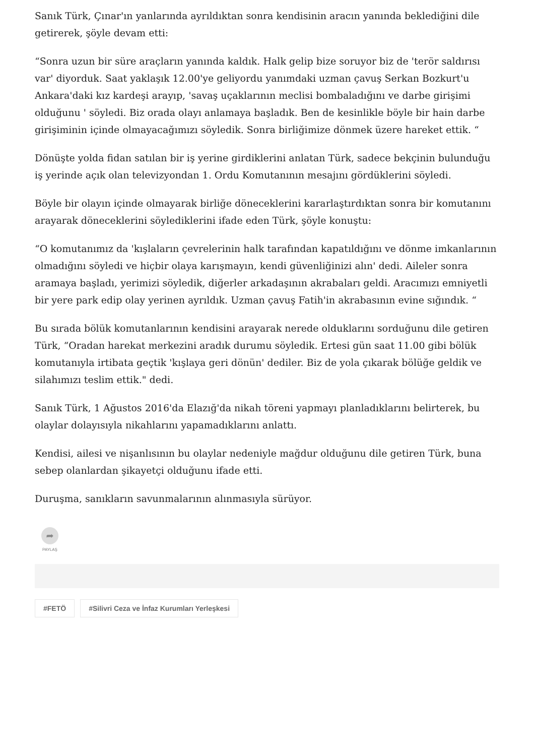Sanık Türk, Çınar'ın yanlarında ayrıldıktan sonra kendisinin aracın yanında beklediğini dile getirerek, şöyle devam etti:
“Sonra uzun bir süre araçların yanında kaldık. Halk gelip bize soruyor biz de 'terör saldırısı var' diyorduk. Saat yaklaşık 12.00'ye geliyordu yanımdaki uzman çavuş Serkan Bozkurt'u Ankara'daki kız kardeşi arayıp, 'savaş uçaklarının meclisi bombaladığını ve darbe girişimi olduğunu ' söyledi. Biz orada olayı anlamaya başladık. Ben de kesinlikle böyle bir hain darbe girişiminin içinde olmayacağımızı söyledik. Sonra birliğimize dönmek üzere hareket ettik. “
Dönüşte yolda fidan satılan bir iş yerine girdiklerini anlatan Türk, sadece bekçinin bulunduğu iş yerinde açık olan televizyondan 1. Ordu Komutanının mesajını gördüklerini söyledi.
Böyle bir olayın içinde olmayarak birliğe döneceklerini kararlaştırdıktan sonra bir komutanını arayarak döneceklerini söylediklerini ifade eden Türk, şöyle konuştu:
“O komutanımız da 'kışlaların çevrelerinin halk tarafından kapatıldığını ve dönme imkanlarının olmadığını söyledi ve hiçbir olaya karışmayın, kendi güvenliğinizi alın' dedi. Aileler sonra aramaya başladı, yerimizi söyledik, diğerler arkadaşının akrabaları geldi. Aracımızı emniyetli bir yere park edip olay yerinen ayrıldık. Uzman çavuş Fatih'in akrabasının evine sığındık. “
Bu sırada bölük komutanlarının kendisini arayarak nerede olduklarını sorduğunu dile getiren Türk, “Oradan harekat merkezini aradık durumu söyledik. Ertesi gün saat 11.00 gibi bölük komutanıyla irtibata geçtik 'kışlaya geri dönün' dediler. Biz de yola çıkarak bölüğe geldik ve silahımızı teslim ettik." dedi.
Sanık Türk, 1 Ağustos 2016'da Elazığ'da nikah töreni yapmayı planladıklarını belirterek, bu olaylar dolayısıyla nikahlarını yapamadıklarını anlattı.
Kendisi, ailesi ve nişanlısının bu olaylar nedeniyle mağdur olduğunu dile getiren Türk, buna sebep olanlardan şikayetçi olduğunu ifade etti.
Duruşma, sanıkların savunmalarının alınmasıyla sürüyor.
➦
PAYLAŞ
#FETÖ #Silivri Ceza ve İnfaz Kurumları Yerleşkesi